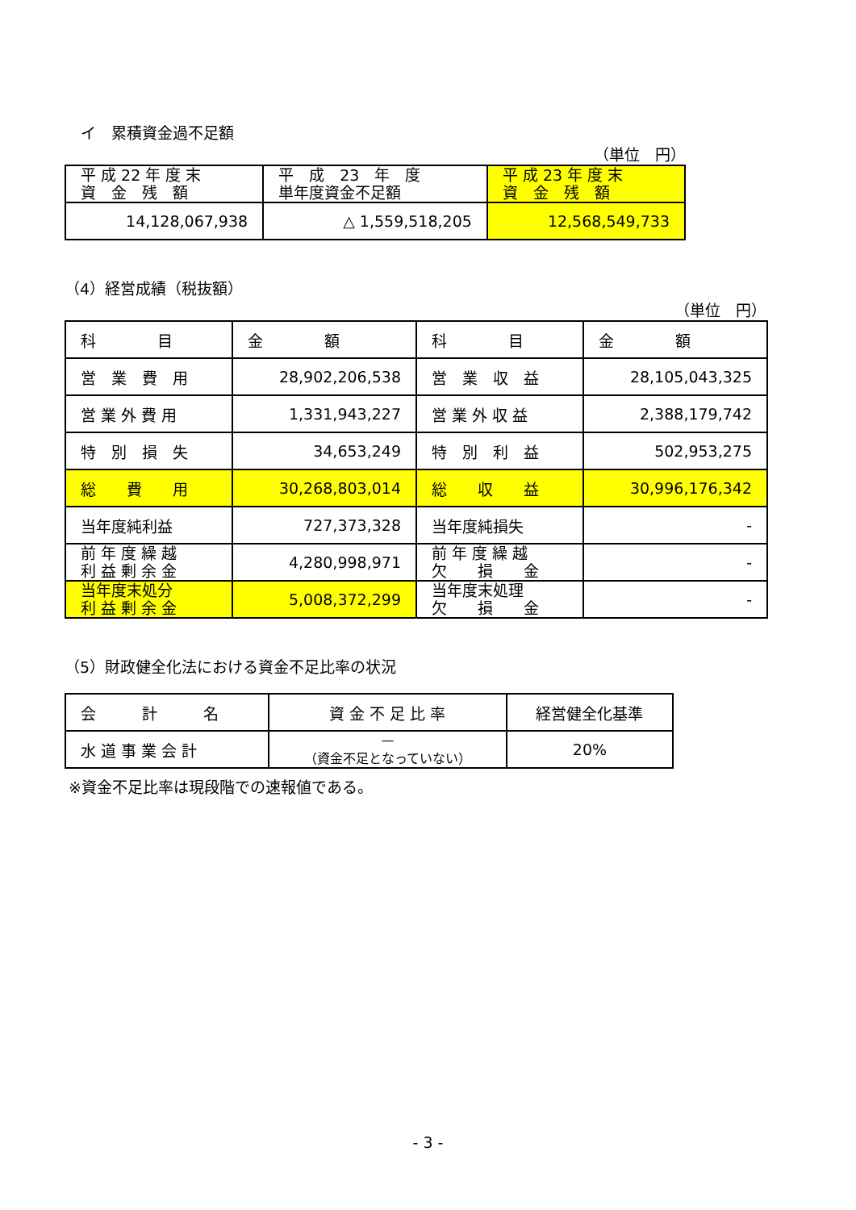イ　累積資金過不足額
（単位　円）
| 平 成 22 年 度 末 資 金 残 額 | 平 成 23 年 度 単年度資金不足額 | 平 成 23 年 度 末 資 金 残 額 |
| 14,128,067,938 | △ 1,559,518,205 | 12,568,549,733 |
（4）経営成績（税抜額）
（単位　円）
| 科 目 | 金 額 | 科 目 | 金 額 |
| 営 業 費 用 | 28,902,206,538 | 営 業 収 益 | 28,105,043,325 |
| 営 業 外 費 用 | 1,331,943,227 | 営 業 外 収 益 | 2,388,179,742 |
| 特 別 損 失 | 34,653,249 | 特 別 利 益 | 502,953,275 |
| 総 費 用 | 30,268,803,014 | 総 収 益 | 30,996,176,342 |
| 当年度純利益 | 727,373,328 | 当年度純損失 | - |
| 前 年 度 繰 越 利 益 剰 余 金 | 4,280,998,971 | 前 年 度 繰 越 欠 損 金 | - |
| 当年度末処分 利 益 剰 余 金 | 5,008,372,299 | 当年度末処理 欠 損 金 | - |
（5）財政健全化法における資金不足比率の状況
| 会 計 名 | 資 金 不 足 比 率 | 経営健全化基準 |
| 水 道 事 業 会 計 | — （資金不足となっていない） | 20% |
※資金不足比率は現段階での速報値である。
- 3 -